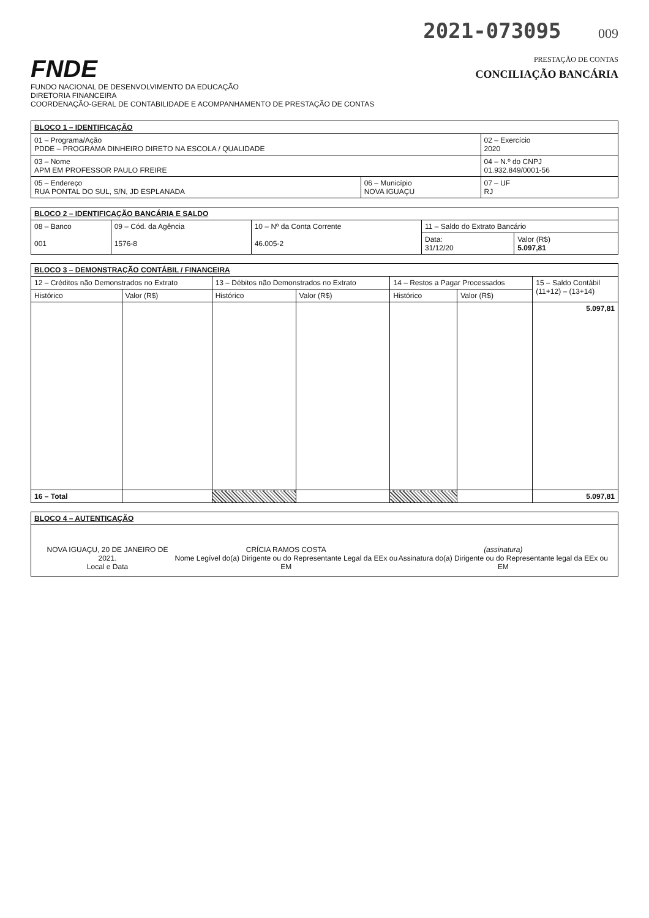2021-073095 009
FNDE
FUNDO NACIONAL DE DESENVOLVIMENTO DA EDUCAÇÃO
DIRETORIA FINANCEIRA
COORDENAÇÃO-GERAL DE CONTABILIDADE E ACOMPANHAMENTO DE PRESTAÇÃO DE CONTAS
PRESTAÇÃO DE CONTAS
CONCILIAÇÃO BANCÁRIA
| BLOCO 1 – IDENTIFICAÇÃO | | |
| --- | --- | --- |
| 01 – Programa/Ação PDDE – PROGRAMA DINHEIRO DIRETO NA ESCOLA / QUALIDADE | | 02 – Exercício 2020 |
| 03 – Nome APM EM PROFESSOR PAULO FREIRE | | 04 – N.º do CNPJ 01.932.849/0001-56 |
| 05 – Endereço RUA PONTAL DO SUL, S/N, JD ESPLANADA | 06 – Município NOVA IGUAÇU | 07 – UF RJ |
| BLOCO 2 – IDENTIFICAÇÃO BANCÁRIA E SALDO | | | | |
| --- | --- | --- | --- | --- |
| 08 – Banco 001 | 09 – Cód. da Agência 1576-8 | 10 – Nº da Conta Corrente 46.005-2 | 11 – Saldo do Extrato Bancário | |
| | | | Data: 31/12/20 | Valor (R$) 5.097,81 |
| BLOCO 3 – DEMONSTRAÇÃO CONTÁBIL / FINANCEIRA | | | | | | |
| --- | --- | --- | --- | --- | --- | --- |
| 12 – Créditos não Demonstrados no Extrato | | 13 – Débitos não Demonstrados no Extrato | | 14 – Restos a Pagar Processados | | 15 – Saldo Contábil (11+12) – (13+14) |
| Histórico | Valor (R$) | Histórico | Valor (R$) | Histórico | Valor (R$) | |
| | | | | | | 5.097,81 |
| 16 – Total | | | | | | 5.097,81 |
| BLOCO 4 – AUTENTICAÇÃO |
| --- |
| NOVA IGUAÇU, 20 DE JANEIRO DE 2021. Local e Data CRÍCIA RAMOS COSTA Nome Legível do(a) Dirigente ou do Representante Legal da EEx ou EM (assinatura) Assinatura do(a) Dirigente ou do Representante legal da EEx ou EM |